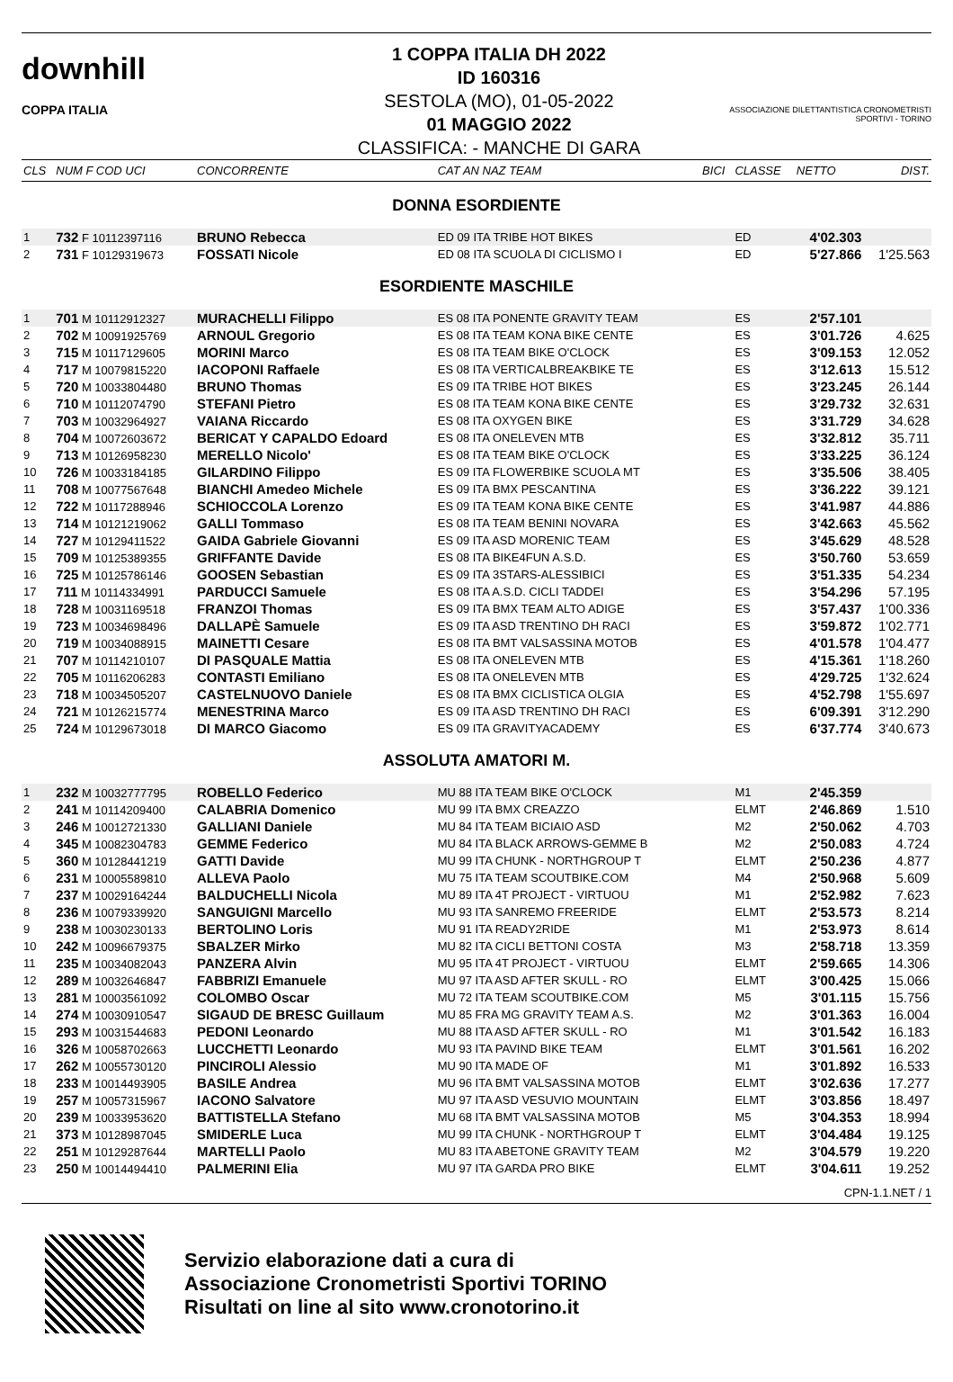downhill
COPPA ITALIA
1 COPPA ITALIA DH 2022
ID 160316
SESTOLA (MO), 01-05-2022
01 MAGGIO 2022
CLASSIFICA: - MANCHE DI GARA
ASSOCIAZIONE DILETTANTISTICA CRONOMETRISTI SPORTIVI - TORINO
| CLS | NUM F COD UCI | CONCORRENTE | CAT AN NAZ TEAM | BICI | CLASSE | NETTO | DIST. |
| --- | --- | --- | --- | --- | --- | --- | --- |
| DONNA ESORDIENTE | | | | | | | |
| 1 | 732 F 10112397116 | BRUNO Rebecca | ED 09 ITA TRIBE HOT BIKES | | ED | 4'02.303 | |
| 2 | 731 F 10129319673 | FOSSATI Nicole | ED 08 ITA SCUOLA DI CICLISMO I | | ED | 5'27.866 | 1'25.563 |
| ESORDIENTE MASCHILE | | | | | | | |
| 1 | 701 M 10112912327 | MURACHELLI Filippo | ES 08 ITA PONENTE GRAVITY TEAM | | ES | 2'57.101 | |
| 2 | 702 M 10091925769 | ARNOUL Gregorio | ES 08 ITA TEAM KONA BIKE CENTE | | ES | 3'01.726 | 4.625 |
| 3 | 715 M 10117129605 | MORINI Marco | ES 08 ITA TEAM BIKE O'CLOCK | | ES | 3'09.153 | 12.052 |
| 4 | 717 M 10079815220 | IACOPONI Raffaele | ES 08 ITA VERTICALBREAKBIKE TE | | ES | 3'12.613 | 15.512 |
| 5 | 720 M 10033804480 | BRUNO Thomas | ES 09 ITA TRIBE HOT BIKES | | ES | 3'23.245 | 26.144 |
| 6 | 710 M 10112074790 | STEFANI Pietro | ES 08 ITA TEAM KONA BIKE CENTE | | ES | 3'29.732 | 32.631 |
| 7 | 703 M 10032964927 | VAIANA Riccardo | ES 08 ITA OXYGEN BIKE | | ES | 3'31.729 | 34.628 |
| 8 | 704 M 10072603672 | BERICAT Y CAPALDO Edoard | ES 08 ITA ONELEVEN MTB | | ES | 3'32.812 | 35.711 |
| 9 | 713 M 10126958230 | MERELLO Nicolo' | ES 08 ITA TEAM BIKE O'CLOCK | | ES | 3'33.225 | 36.124 |
| 10 | 726 M 10033184185 | GILARDINO Filippo | ES 09 ITA FLOWERBIKE SCUOLA MT | | ES | 3'35.506 | 38.405 |
| 11 | 708 M 10077567648 | BIANCHI Amedeo Michele | ES 09 ITA BMX PESCANTINA | | ES | 3'36.222 | 39.121 |
| 12 | 722 M 10117288946 | SCHIOCCOLA Lorenzo | ES 09 ITA TEAM KONA BIKE CENTE | | ES | 3'41.987 | 44.886 |
| 13 | 714 M 10121219062 | GALLI Tommaso | ES 08 ITA TEAM BENINI NOVARA | | ES | 3'42.663 | 45.562 |
| 14 | 727 M 10129411522 | GAIDA Gabriele Giovanni | ES 09 ITA ASD MORENIC TEAM | | ES | 3'45.629 | 48.528 |
| 15 | 709 M 10125389355 | GRIFFANTE Davide | ES 08 ITA BIKE4FUN A.S.D. | | ES | 3'50.760 | 53.659 |
| 16 | 725 M 10125786146 | GOOSEN Sebastian | ES 09 ITA 3STARS-ALESSIBICI | | ES | 3'51.335 | 54.234 |
| 17 | 711 M 10114334991 | PARDUCCI Samuele | ES 08 ITA A.S.D. CICLI TADDEI | | ES | 3'54.296 | 57.195 |
| 18 | 728 M 10031169518 | FRANZOI Thomas | ES 09 ITA BMX TEAM ALTO ADIGE | | ES | 3'57.437 | 1'00.336 |
| 19 | 723 M 10034698496 | DALLAPÈ Samuele | ES 09 ITA ASD TRENTINO DH RACI | | ES | 3'59.872 | 1'02.771 |
| 20 | 719 M 10034088915 | MAINETTI Cesare | ES 08 ITA BMT VALSASSINA MOTOB | | ES | 4'01.578 | 1'04.477 |
| 21 | 707 M 10114210107 | DI PASQUALE Mattia | ES 08 ITA ONELEVEN MTB | | ES | 4'15.361 | 1'18.260 |
| 22 | 705 M 10116206283 | CONTASTI Emiliano | ES 08 ITA ONELEVEN MTB | | ES | 4'29.725 | 1'32.624 |
| 23 | 718 M 10034505207 | CASTELNUOVO Daniele | ES 08 ITA BMX CICLISTICA OLGIA | | ES | 4'52.798 | 1'55.697 |
| 24 | 721 M 10126215774 | MENESTRINA Marco | ES 09 ITA ASD TRENTINO DH RACI | | ES | 6'09.391 | 3'12.290 |
| 25 | 724 M 10129673018 | DI MARCO Giacomo | ES 09 ITA GRAVITYACADEMY | | ES | 6'37.774 | 3'40.673 |
| ASSOLUTA AMATORI M. | | | | | | | |
| 1 | 232 M 10032777795 | ROBELLO Federico | MU 88 ITA TEAM BIKE O'CLOCK | | M1 | 2'45.359 | |
| 2 | 241 M 10114209400 | CALABRIA Domenico | MU 99 ITA BMX CREAZZO | | ELMT | 2'46.869 | 1.510 |
| 3 | 246 M 10012721330 | GALLIANI Daniele | MU 84 ITA TEAM BICIAIO ASD | | M2 | 2'50.062 | 4.703 |
| 4 | 345 M 10082304783 | GEMME Federico | MU 84 ITA BLACK ARROWS-GEMME B | | M2 | 2'50.083 | 4.724 |
| 5 | 360 M 10128441219 | GATTI Davide | MU 99 ITA CHUNK - NORTHGROUP T | | ELMT | 2'50.236 | 4.877 |
| 6 | 231 M 10005589810 | ALLEVA Paolo | MU 75 ITA TEAM SCOUTBIKE.COM | | M4 | 2'50.968 | 5.609 |
| 7 | 237 M 10029164244 | BALDUCHELLI Nicola | MU 89 ITA 4T PROJECT - VIRTUOU | | M1 | 2'52.982 | 7.623 |
| 8 | 236 M 10079339920 | SANGUIGNI Marcello | MU 93 ITA SANREMO FREERIDE | | ELMT | 2'53.573 | 8.214 |
| 9 | 238 M 10030230133 | BERTOLINO Loris | MU 91 ITA READY2RIDE | | M1 | 2'53.973 | 8.614 |
| 10 | 242 M 10096679375 | SBALZER Mirko | MU 82 ITA CICLI BETTONI COSTA | | M3 | 2'58.718 | 13.359 |
| 11 | 235 M 10034082043 | PANZERA Alvin | MU 95 ITA 4T PROJECT - VIRTUOU | | ELMT | 2'59.665 | 14.306 |
| 12 | 289 M 10032646847 | FABBRIZI Emanuele | MU 97 ITA ASD AFTER SKULL - RO | | ELMT | 3'00.425 | 15.066 |
| 13 | 281 M 10003561092 | COLOMBO Oscar | MU 72 ITA TEAM SCOUTBIKE.COM | | M5 | 3'01.115 | 15.756 |
| 14 | 274 M 10030910547 | SIGAUD DE BRESC Guillaum | MU 85 FRA MG GRAVITY TEAM A.S. | | M2 | 3'01.363 | 16.004 |
| 15 | 293 M 10031544683 | PEDONI Leonardo | MU 88 ITA ASD AFTER SKULL - RO | | M1 | 3'01.542 | 16.183 |
| 16 | 326 M 10058702663 | LUCCHETTI Leonardo | MU 93 ITA PAVIND BIKE TEAM | | ELMT | 3'01.561 | 16.202 |
| 17 | 262 M 10055730120 | PINCIROLI Alessio | MU 90 ITA MADE OF | | M1 | 3'01.892 | 16.533 |
| 18 | 233 M 10014493905 | BASILE Andrea | MU 96 ITA BMT VALSASSINA MOTOB | | ELMT | 3'02.636 | 17.277 |
| 19 | 257 M 10057315967 | IACONO Salvatore | MU 97 ITA ASD VESUVIO MOUNTAIN | | ELMT | 3'03.856 | 18.497 |
| 20 | 239 M 10033953620 | BATTISTELLA Stefano | MU 68 ITA BMT VALSASSINA MOTOB | | M5 | 3'04.353 | 18.994 |
| 21 | 373 M 10128987045 | SMIDERLE Luca | MU 99 ITA CHUNK - NORTHGROUP T | | ELMT | 3'04.484 | 19.125 |
| 22 | 251 M 10129287644 | MARTELLI Paolo | MU 83 ITA ABETONE GRAVITY TEAM | | M2 | 3'04.579 | 19.220 |
| 23 | 250 M 10014494410 | PALMERINI Elia | MU 97 ITA GARDA PRO BIKE | | ELMT | 3'04.611 | 19.252 |
CPN-1.1.NET / 1
Servizio elaborazione dati a cura di
Associazione Cronometristi Sportivi TORINO
Risultati on line al sito www.cronotorino.it